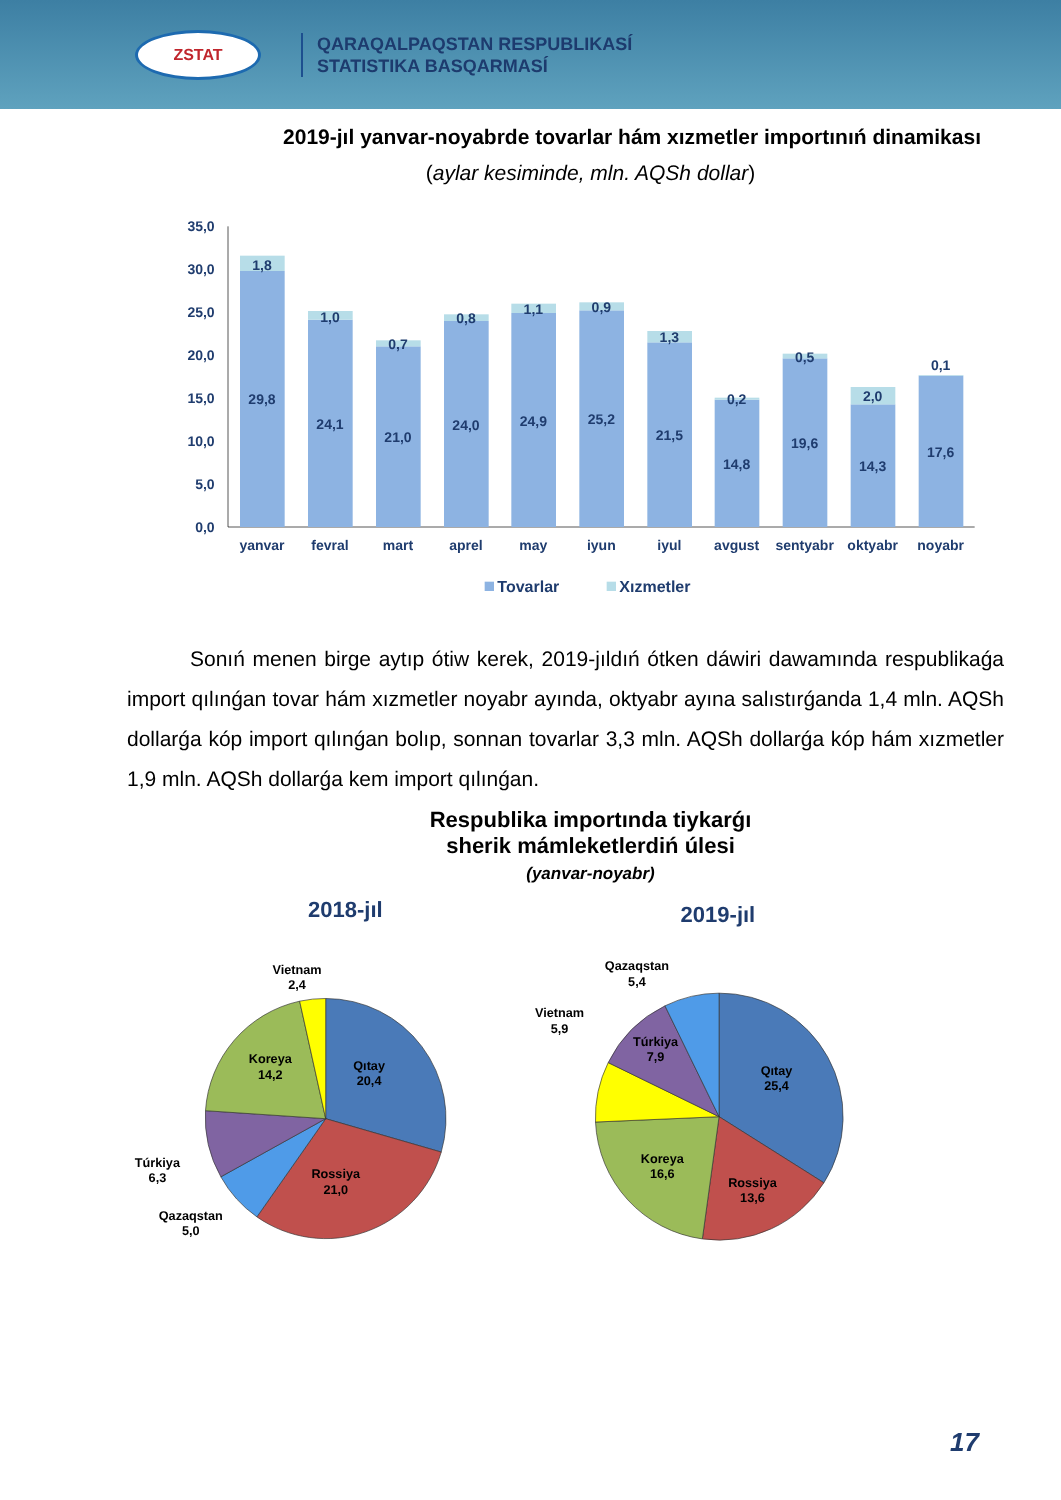ZSTAT
QARAQALPAQSTAN RESPUBLIKASÍ
STATISTIKA BASQARMASÍ
2019-jıl yanvar-noyabrde tovarlar hám xızmetler importınıń dinamikası
(aylar kesiminde, mln. AQSh dollar)
35,0
30,0
25,0
20,0
15,0
10,0
5,0
0,0
1,8
29,8
1,0
24,1
0,7
21,0
0,8
24,0
1,1
24,9
0,9
25,2
1,3
21,5
0,2
14,8
0,5
19,6
2,0
14,3
0,1
17,6
yanvar
fevral
mart
aprel
may
iyun
iyul
avgust
sentyabr
oktyabr
noyabr
Tovarlar
Xızmetler
Sonıń menen birge aytıp ótiw kerek, 2019-jıldıń ótken dáwiri dawamında respublikaǵa import qılınǵan tovar hám xızmetler noyabr ayında, oktyabr ayına salıstırǵanda 1,4 mln. AQSh dollarǵa kóp import qılınǵan bolıp, sonnan tovarlar 3,3 mln. AQSh dollarǵa kóp hám xızmetler 1,9 mln. AQSh dollarǵa kem import qılınǵan.
Respublika importında tiykarǵı
sherik mámleketlerdiń úlesi
(yanvar-noyabr)
2018-jıl 2019-jıl
Qıtay
20,4
Rossiya
21,0
Koreya
14,2
Vietnam
2,4
Túrkiya
6,3
Qazaqstan
5,0
Qıtay
25,4
Rossiya
13,6
Koreya
16,6
Túrkiya
7,9
Vietnam
5,9
Qazaqstan
5,4
17